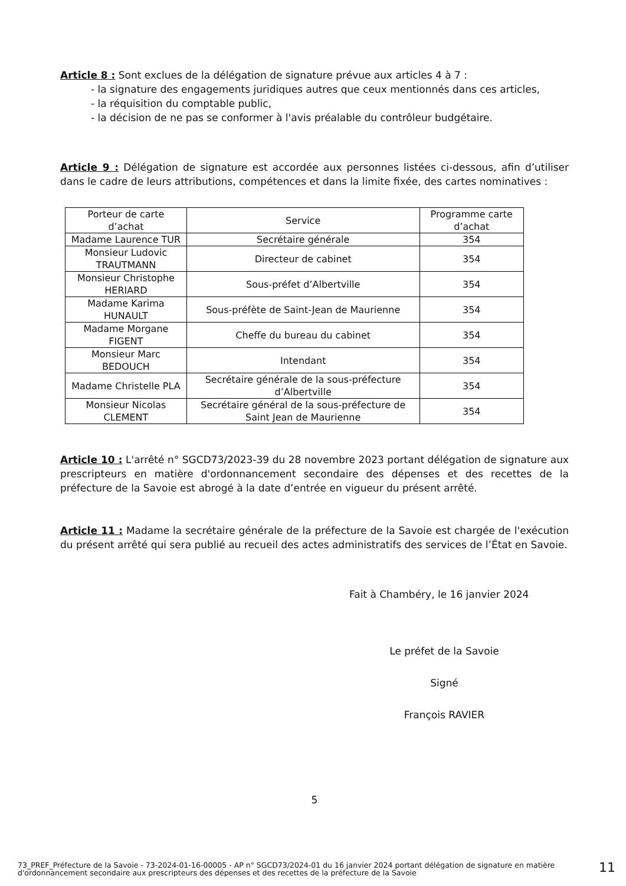Article 8 : Sont exclues de la délégation de signature prévue aux articles 4 à 7 :
- la signature des engagements juridiques autres que ceux mentionnés dans ces articles,
- la réquisition du comptable public,
- la décision de ne pas se conformer à l'avis préalable du contrôleur budgétaire.
Article 9 : Délégation de signature est accordée aux personnes listées ci-dessous, afin d’utiliser dans le cadre de leurs attributions, compétences et dans la limite fixée, des cartes nominatives :
| Porteur de carte d’achat | Service | Programme carte d’achat |
| Madame Laurence TUR | Secrétaire générale | 354 |
| Monsieur Ludovic TRAUTMANN | Directeur de cabinet | 354 |
| Monsieur Christophe HERIARD | Sous-préfet d’Albertville | 354 |
| Madame Karima HUNAULT | Sous-préfète de Saint-Jean de Maurienne | 354 |
| Madame Morgane FIGENT | Cheffe du bureau du cabinet | 354 |
| Monsieur Marc BEDOUCH | Intendant | 354 |
| Madame Christelle PLA | Secrétaire générale de la sous-préfecture d’Albertville | 354 |
| Monsieur Nicolas CLEMENT | Secrétaire général de la sous-préfecture de Saint Jean de Maurienne | 354 |
Article 10 : L'arrêté n° SGCD73/2023-39 du 28 novembre 2023 portant délégation de signature aux prescripteurs en matière d'ordonnancement secondaire des dépenses et des recettes de la préfecture de la Savoie est abrogé à la date d’entrée en vigueur du présent arrêté.
Article 11 : Madame la secrétaire générale de la préfecture de la Savoie est chargée de l'exécution du présent arrêté qui sera publié au recueil des actes administratifs des services de l’État en Savoie.
Fait à Chambéry, le 16 janvier 2024
Le préfet de la Savoie
Signé
François RAVIER
5
73_PREF_Préfecture de la Savoie - 73-2024-01-16-00005 - AP n° SGCD73/2024-01 du 16 janvier 2024 portant délégation de signature en matière d'ordonnancement secondaire aux prescripteurs des dépenses et des recettes de la préfecture de la Savoie
11